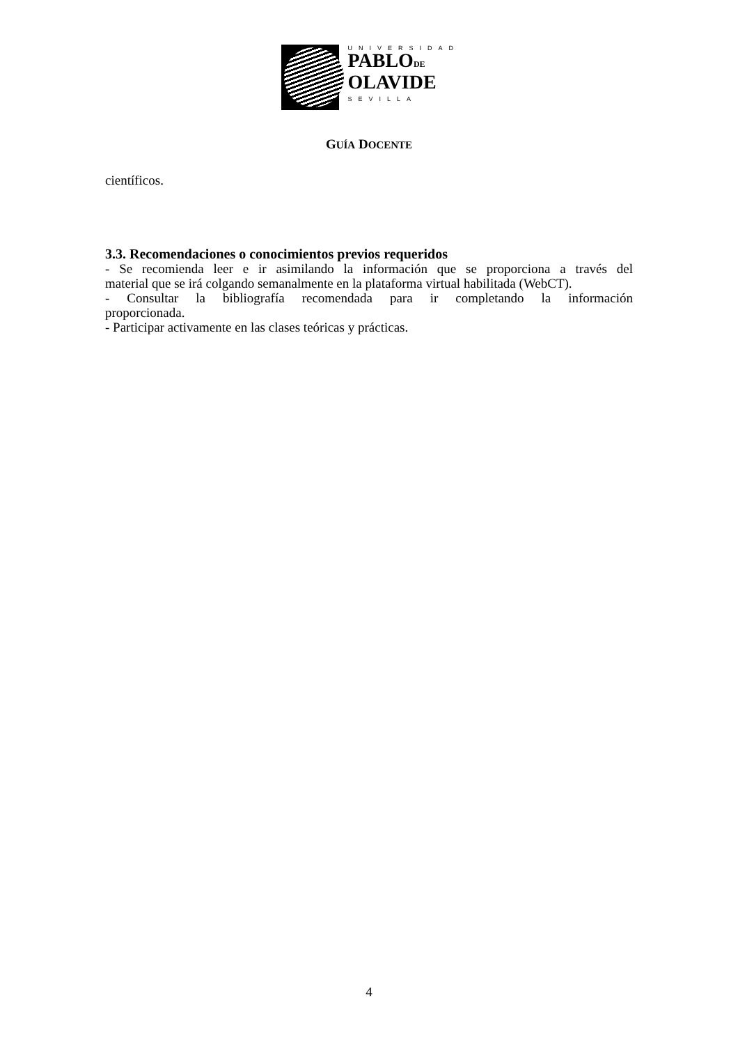UNIVERSIDAD
PABLODE
OLAVIDE
SEVILLA
GUÍA DOCENTE
científicos.
3.3. Recomendaciones o conocimientos previos requeridos
- Se recomienda leer e ir asimilando la información que se proporciona a través del
material que se irá colgando semanalmente en la plataforma virtual habilitada (WebCT).
- Consultar la bibliografía recomendada para ir completando la información
proporcionada.
- Participar activamente en las clases teóricas y prácticas.
4